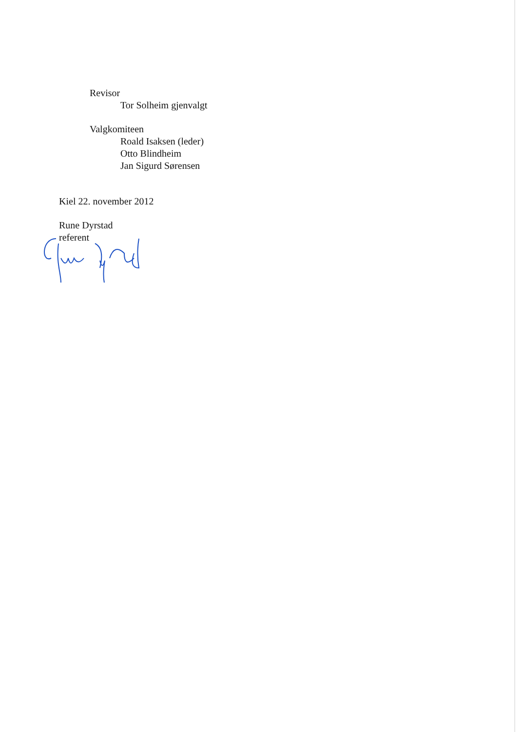Revisor
Tor Solheim gjenvalgt
Valgkomiteen
Roald Isaksen (leder)
Otto Blindheim
Jan Sigurd Sørensen
Kiel 22. november 2012
Rune Dyrstad
referent